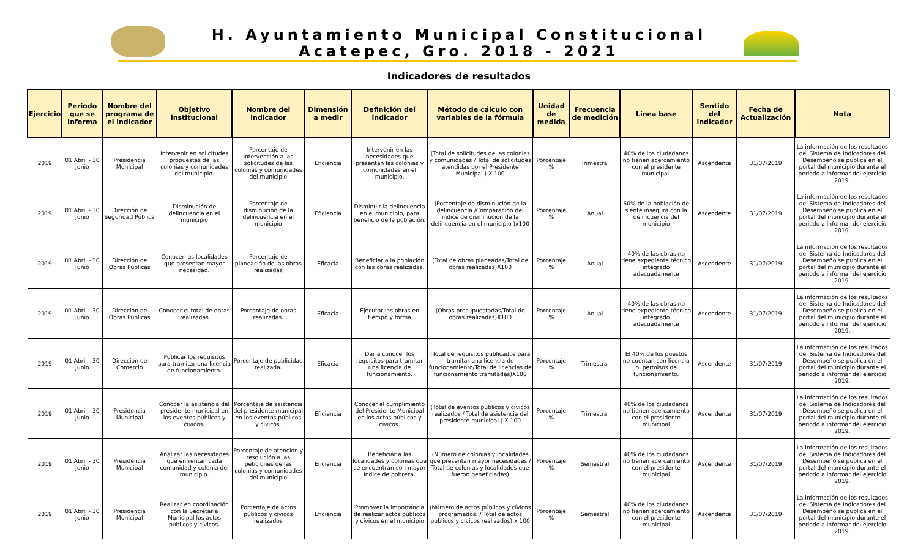H. Ayuntamiento Municipal Constitucional
Acatepec, Gro. 2018 - 2021
Indicadores de resultados
| Ejercicio | Periodo que se Informa | Nombre del programa de el indicador | Objetivo institucional | Nombre del indicador | Dimensión a medir | Definición del indicador | Método de cálculo con variables de la fórmula | Unidad de medida | Frecuencia de medición | Línea base | Sentido del indicador | Fecha de Actualización | Nota |
| --- | --- | --- | --- | --- | --- | --- | --- | --- | --- | --- | --- | --- | --- |
| 2019 | 01 Abril - 30 Junio | Presidencia Municipal | Intervenir en solicitudes propuestas de las colonias y comunidades del municipio. | Porcentaje de intervención a las solicitudes de las colonias y comunidades del municipio | Eficiencia | Intervenir en las necesidades que presentan las colonias y comunidades en el municipio. | (Total de solicitudes de las colonias y comunidades / Total de solicitudes atendidas por el Presidente Municipal.) X 100 | Porcentaje % | Trimestral | 40% de los ciudadanos no tienen acercamiento con el presidente municipal. | Ascendente | 31/07/2019 | La información de los resultados del Sistema de Indicadores del Desempeño se publica en el portal del municipio durante el periodo a informar del ejercicio 2019. |
| 2019 | 01 Abril - 30 Junio | Dirección de Seguridad Pública | Disminución de delincuencia en el municipio | Porcentaje de disminución de la delincuencia en el municipio | Eficiencia | Disminuir la delincuencia en el municipio, para beneficio de la población. | (Porcentaje de disminución de la delincuencia /Comparación del indicé de disminución de la delincuencia en el municipio )x100 | Porcentaje % | Anual | 60% de la población de siente insegura con la delincuencia del municipio | Ascendente | 31/07/2019 | La información de los resultados del Sistema de Indicadores del Desempeño se publica en el portal del municipio durante el periodo a informar del ejercicio 2019. |
| 2019 | 01 Abril - 30 Junio | Dirección de Obras Públicas | Conocer las localidades que presentan mayor necesidad. | Porcentaje de planeación de las obras realizadas | Eficacia | Beneficiar a la población con las obras realizadas. | (Total de obras planeadas/Total de obras realizadas)X100 | Porcentaje % | Anual | 40% de las obras no tiene expediente técnico integrado adecuadamente | Ascendente | 31/07/2019 | La información de los resultados del Sistema de Indicadores del Desempeño se publica en el portal del municipio durante el periodo a informar del ejercicio 2019. |
| 2019 | 01 Abril - 30 Junio | Dirección de Obras Públicas | Conocer el total de obras realizadas | Porcentaje de obras realizadas. | Eficacia | Ejecutar las obras en tiempo y forma | (Obras presupuestadas/Total de obras realizadas)X100 | Porcentaje % | Anual | 40% de las obras no tiene expediente técnico integrado adecuadamente | Ascendente | 31/07/2019 | La información de los resultados del Sistema de Indicadores del Desempeño se publica en el portal del municipio durante el periodo a informar del ejercicio 2019. |
| 2019 | 01 Abril - 30 Junio | Dirección de Comercio | Publicar los requisitos para tramitar una licencia de funcionamiento. | Porcentaje de publicidad realizada. | Eficacia | Dar a conocer los requisitos para tramitar una licencia de funcionamiento. | (Total de requisitos publicados para tramitar una licencia de funcionamiento/Total de licencias de funcionamiento tramitadas)X100 | Porcentaje % | Trimestral | El 40% de los puestos no cuentan con licencia ni permisos de funcionamiento. | Ascendente | 31/07/2019 | La información de los resultados del Sistema de Indicadores del Desempeño se publica en el portal del municipio durante el periodo a informar del ejercicio 2019. |
| 2019 | 01 Abril - 30 Junio | Presidencia Municipal | Conocer la asistencia del presidente municipal en los eventos públicos y cívicos. | Porcentaje de asistencia del presidente municipal en los eventos públicos y cívicos. | Eficiencia | Conocer el cumplimiento del Presidente Municipal en los actos públicos y cívicos. | (Total de eventos públicos y cívicos realizados / Total de asistencia del presidente municipal.) X 100 | Porcentaje % | Trimestral | 40% de los ciudadanos no tienen acercamiento con el presidente municipal | Ascendente | 31/07/2019 | La información de los resultados del Sistema de Indicadores del Desempeño se publica en el portal del municipio durante el periodo a informar del ejercicio 2019. |
| 2019 | 01 Abril - 30 Junio | Presidencia Municipal | Analizar las necesidades que enfrentan cada comunidad y colonia del municipio. | Porcentaje de atención y resolución a las peticiones de las colonias y comunidades del municipio | Eficiencia | Beneficiar a las localidades y colonias que se encuentran con mayor índice de pobreza. | (Número de colonias y localidades que presentan mayor necesidades./ Total de colonias y localidades que fueron beneficiadas) | Porcentaje % | Semestral | 40% de los ciudadanos no tienen acercamiento con el presidente municipal | Ascendente | 31/07/2019 | La información de los resultados del Sistema de Indicadores del Desempeño se publica en el portal del municipio durante el periodo a informar del ejercicio 2019. |
| 2019 | 01 Abril - 30 Junio | Presidencia Municipal | Realizar en coordinación con la Secretaria Municipal los actos públicos y cívicos. | Porcentaje de actos públicos y cívicos realizados | Eficiencia | Promover la importancia de realizar actos públicos y cívicos en el municipio | (Número de actos públicos y cívicos programados. / Total de actos públicos y cívicos realizados) x 100 | Porcentaje % | Semestral | 40% de los ciudadanos no tienen acercamiento con el presidente municipal | Ascendente | 31/07/2019 | La información de los resultados del Sistema de Indicadores del Desempeño se publica en el portal del municipio durante el periodo a informar del ejercicio 2019. |